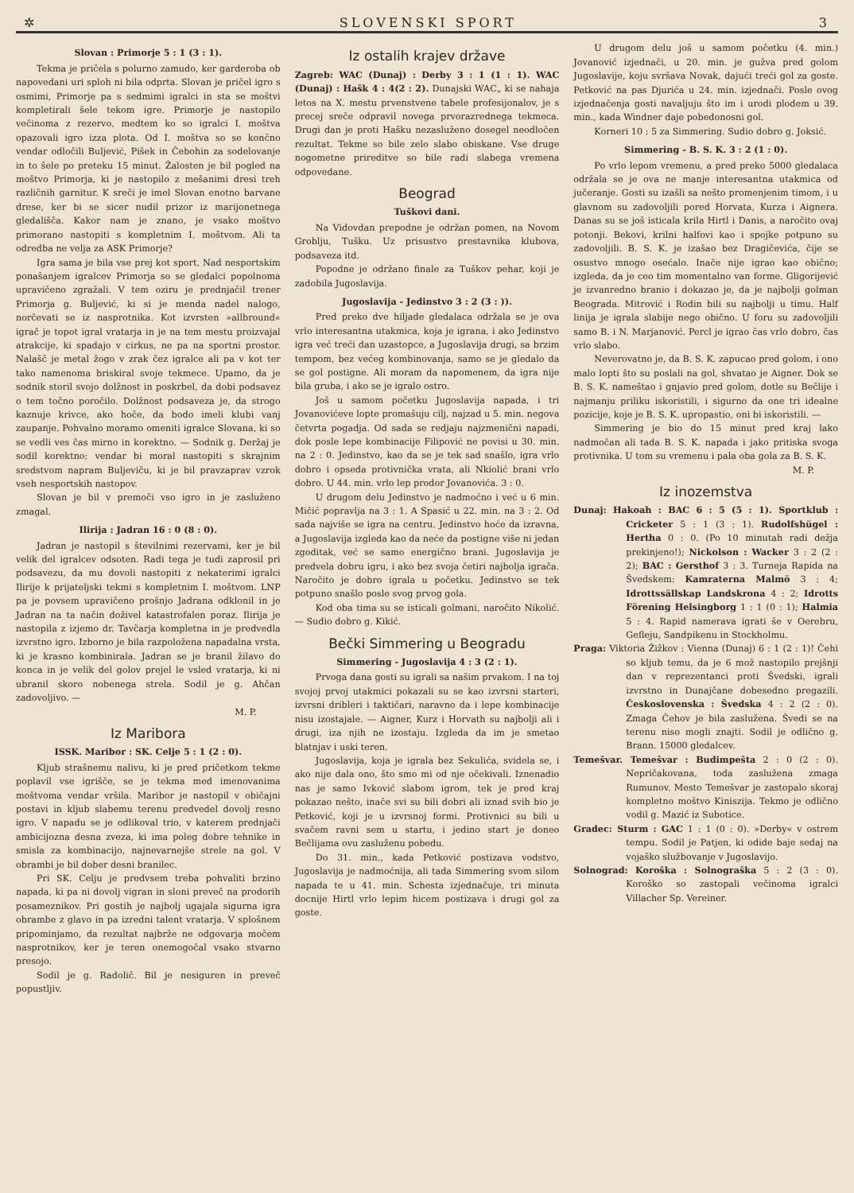✲ SLOVENSKI SPORT 3
Slovan : Primorje 5 : 1 (3 : 1).
Tekma je pričela s polurno zamudo, ker garderoba ob napovedani uri sploh ni bila odprta. Slovan je pričel igro s osmimi, Primorje pa s sedmimi igralci in sta se moštvi kompletirali šele tekom igre. Primorje je nastopilo večinoma z rezervo, medtem ko so igralci I. moštva opazovali igro izza plota. Od I. moštva so se končno vendar odločili Buljević, Pišek in Čebohin za sodelovanje in to šele po preteku 15 minut. Žalosten je bil pogled na moštvo Primorja, ki je nastopilo z mešanimi dresi treh različnih garnitur. K sreči je imel Slovan enotno barvane drese, ker bi se sicer nudil prizor iz marijonetnega gledališča. Kakor nam je znano, je vsako moštvo primorano nastopiti s kompletnim I. moštvom. Ali ta odredba ne velja za ASK Primorje?
Igra sama je bila vse prej kot sport. Nad nesportskim ponašanjem igralcev Primorja so se gledalci popolnoma upravičeno zgražali. V tem oziru je prednjačil trener Primorja g. Buljević, ki si je menda nadel nalogo, norčevati se iz nasprotnika. Kot izvrsten »allbround« igrač je topot igral vratarja in je na tem mestu proizvajal atrakcije, ki spadajo v cirkus, ne pa na sportni prostor. Nalašč je metal žogo v zrak čez igralce ali pa v kot ter tako namenoma briskiral svoje tekmece. Upamo, da je sodnik storil svojo dolžnost in poskrbel, da dobi podsavez o tem točno poročilo. Dolžnost podsaveza je, da strogo kaznuje krivce, ako hoče, da bodo imeli klubi vanj zaupanje. Pohvalno moramo omeniti igralce Slovana, ki so se vedli ves čas mirno in korektno. — Sodnik g. Deržaj je sodil korektno; vendar bi moral nastopiti s skrajnim sredstvom napram Buljeviču, ki je bil pravzaprav vzrok vseh nesportskih nastopov.
Slovan je bil v premoči vso igro in je zasluženo zmagal.
Ilirija : Jadran 16 : 0 (8 : 0).
Jadran je nastopil s številnimi rezervami, ker je bil velik del igralcev odsoten. Radi tega je tudi zaprosil pri podsavezu, da mu dovoli nastopiti z nekaterimi igralci Ilirije k prijateljski tekmi s kompletnim I. moštvom. LNP pa je povsem upravičeno prošnjo Jadrana odklonil in je Jadran na ta način doživel katastrofalen poraz. Ilirija je nastopila z izjemo dr. Tavčarja kompletna in je predvedla izvrstno igro. Izborno je bila razpoložena napadalna vrsta, ki je krasno kombinirala. Jadran se je branil žilavo do konca in je velik del golov prejel le vsled vratarja, ki ni ubranil skoro nobenega strela. Sodil je g. Ahčan zadovoljivo. —
M. P.
Iz Maribora
ISSK. Maribor : SK. Celje 5 : 1 (2 : 0).
Kljub strašnemu nalivu, ki je pred pričetkom tekme poplavil vse igrišče, se je tekma med imenovanima moštvoma vendar vršila. Maribor je nastopil v običajni postavi in kljub slabemu terenu predvedel dovolj resno igro. V napadu se je odlikoval trio, v katerem prednjači ambicijozna desna zveza, ki ima poleg dobre tehnike in smisla za kombinacijo, najnevarnejše strele na gol. V obrambi je bil dober desni branilec.
Pri SK. Celju je predvsem treba pohvaliti brzino napada, ki pa ni dovolj vigran in sloni preveč na prodorih posameznikov. Pri gostih je najbolj ugajala sigurna igra obrambe z glavo in pa izredni talent vratarja. V splošnem pripominjamo, da rezultat najbrže ne odgovarja močem nasprotnikov, ker je teren onemogočal vsako stvarno presojo.
Sodil je g. Radolič. Bil je nesiguren in preveč popustljiv.
Iz ostalih krajev države
Zagreb: WAC (Dunaj) : Derby 3 : 1 (1 : 1). WAC (Dunaj) : Hašk 4 : 4(2 : 2). Dunajski WAC„ ki se nahaja letos na X. mestu prvenstvene tabele profesijonalov, je s precej sreče odpravil novega prvorazrednega tekmeca. Drugi dan je proti Hašku nezasluženo dosegel neodločen rezultat. Tekme so bile zelo slabo obiskane. Vse druge nogometne prireditve so bile radi slabega vremena odpovedane.
Beograd
Tuškovi dani.
Na Vidovdan prepodne je održan pomen, na Novom Groblju, Tušku. Uz prisustvo prestavnika klubova, podsaveza itd.
Popodne je održano finale za Tuškov pehar, koji je zadobila Jugoslavija.
Jugoslavija - Jedinstvo 3 : 2 (3 : )).
Pred preko dve hiljade gledalaca održala se je ova vrlo interesantna utakmica, koja je igrana, i ako Jedinstvo igra već treći dan uzastopce, a Jugoslavija drugi, sa brzim tempom, bez većeg kombinovanja, samo se je gledalo da se gol postigne. Ali moram da napomenem, da igra nije bila gruba, i ako se je igralo ostro.
Još u samom početku Jugoslavija napada, i tri Jovanovićeve lopte promašuju cilj, najzad u 5. min. negova četvrta pogadja. Od sada se redjaju najzmenični napadi, dok posle lepe kombinacije Filipović ne povisi u 30. min. na 2 : 0. Jedinstvo, kao da se je tek sad snašlo, igra vrlo dobro i opseda protivnička vrata, ali Nkiolić brani vrlo dobro. U 44. min. vrlo lep prodor Jovanovića. 3 : 0.
U drugom delu Jedinstvo je nadmoćno i već u 6 min. Mičić popravlja na 3 : 1. A Spasić u 22. min. na 3 : 2. Od sada najviše se igra na centru. Jedinstvo hoće da izravna, a Jugoslavija izgleda kao da neće da postigne više ni jedan zgoditak, već se samo energično brani. Jugoslavija je predvela dobru igru, i ako bez svoja četiri najbolja igrača. Naročito je dobro igrala u početku. Jedinstvo se tek potpuno snašlo posle svog prvog gola.
Kod oba tima su se isticali golmani, naročito Nikolić. — Sudio dobro g. Kikić.
Bečki Simmering u Beogradu
Simmering - Jugoslavija 4 : 3 (2 : 1).
Prvoga dana gosti su igrali sa našim prvakom. I na toj svojoj prvoj utakmici pokazali su se kao izvrsni starteri, izvrsni dribleri i taktičari, naravno da i lepe kombinacije nisu izostajale. — Aigner, Kurz i Horvath su najbolji ali i drugi, iza njih ne izostaju. Izgleda da im je smetao blatnjav i uski teren.
Jugoslavija, koja je igrala bez Sekulića, svidela se, i ako nije dala ono, što smo mi od nje očekivali. Iznenadio nas je samo Ivković slabom igrom, tek je pred kraj pokazao nešto, inače svi su bili dobri ali iznad svih bio je Petković, koji je u izvrsnoj formi. Protivnici su bili u svačem ravni sem u startu, i jedino start je doneo Bečlijama ovu zasluženu pobedu.
Do 31. min., kada Petković postizava vodstvo, Jugoslavija je nadmoćnija, ali tada Simmering svom silom napada te u 41. min. Schesta izjednačuje, tri minuta docnije Hirtl vrlo lepim hicem postizava i drugi gol za goste.
U drugom delu još u samom početku (4. min.) Jovanović izjednači, u 20. min. je gužva pred golom Jugoslavije, koju svršava Novak, dajući treći gol za goste. Petković na pas Djurića u 24. min. izjednači. Posle ovog izjednačenja gosti navaljuju što im i urodi plodem u 39. min., kada Windner daje pobedonosni gol.
Korneri 10 : 5 za Simmering. Sudio dobro g. Joksić.
Simmering - B. S. K. 3 : 2 (1 : 0).
Po vrlo lepom vremenu, a pred preko 5000 gledalaca održala se je ova ne manje interesantna utakmica od jučeranje. Gosti su izašli sa nešto promenjenim timom, i u glavnom su zadovoljili pored Horvata, Kurza i Aignera. Danas su se još isticala krila Hirtl i Danis, a naročito ovaj potonji. Bekovi, krilni halfovi kao i spojke potpuno su zadovoljili. B. S. K. je izašao bez Dragičevića, čije se osustvo mnogo osećalo. Inače nije igrao kao obično; izgleda, da je ceo tim momentalno van forme. Gligorijević je izvanredno branio i dokazao je, da je najbolji golman Beograda. Mitrović i Rodin bili su najbolji u timu. Half linija je igrala slabije nego obično. U foru su zadovoljili samo B. i N. Marjanović. Percl je igrao čas vrlo dobro, čas vrlo slabo.
Neverovatno je, da B. S. K. zapucao pred golom, i ono malo lopti što su poslali na gol, shvatao je Aigner. Dok se B. S. K. nameštao i gnjavio pred golom, dotle su Bečlije i najmanju priliku iskoristili, i sigurno da one tri idealne pozicije, koje je B. S. K. upropastio, oni bi iskoristili. —
Simmering je bio do 15 minut pred kraj lako nadmočan ali tada B. S. K. napada i jako pritiska svoga protivnika. U tom su vremenu i pala oba gola za B. S. K.
M. P.
Iz inozemstva
Dunaj: Hakoah : BAC 6 : 5 (5 : 1). Sportklub : Cricketer 5 : 1 (3 : 1). Rudolfshügel : Hertha 0 : 0. (Po 10 minutah radi dežja prekinjeno!); Nickolson : Wacker 3 : 2 (2 : 2); BAC : Gersthof 3 : 3. Turneja Rapida na Švedskem: Kamraterna Malmö 3 : 4; Idrottssällskap Landskrona 4 : 2; Idrotts Förening Helsingborg 1 : 1 (0 : 1); Halmia 5 : 4. Rapid namerava igrati še v Oerebru, Gefleju, Sandpikenu in Stockholmu.
Praga: Viktoria Žižkov : Vienna (Dunaj) 6 : 1 (2 : 1)! Čehi so kljub temu, da je 6 mož nastopilo prejšnji dan v reprezentanci proti Švedski, igrali izvrstno in Dunajčane dobesedno pregazili. Československa : Švedska 4 : 2 (2 : 0). Zmaga Čehov je bila zaslužena. Švedi se na terenu niso mogli znajti. Sodil je odlično g. Brann. 15000 gledalcev.
Temešvar. Temešvar : Budimpešta 2 : 0 (2 : 0). Nepričakovana, toda zaslužena zmaga Rumunov. Mesto Temešvar je zastopalo skoraj kompletno moštvo Kiniszija. Tekmo je odlično vodil g. Mazić iz Subotice.
Gradec: Sturm : GAC 1 : 1 (0 : 0). »Derby« v ostrem tempu. Sodil je Patjen, ki odide baje sedaj na vojaško službovanje v Jugoslavijo.
Solnograd: Koroška : Solnograška 5 : 2 (3 : 0). Koroško so zastopali večinoma igralci Villacher Sp. Vereiner.